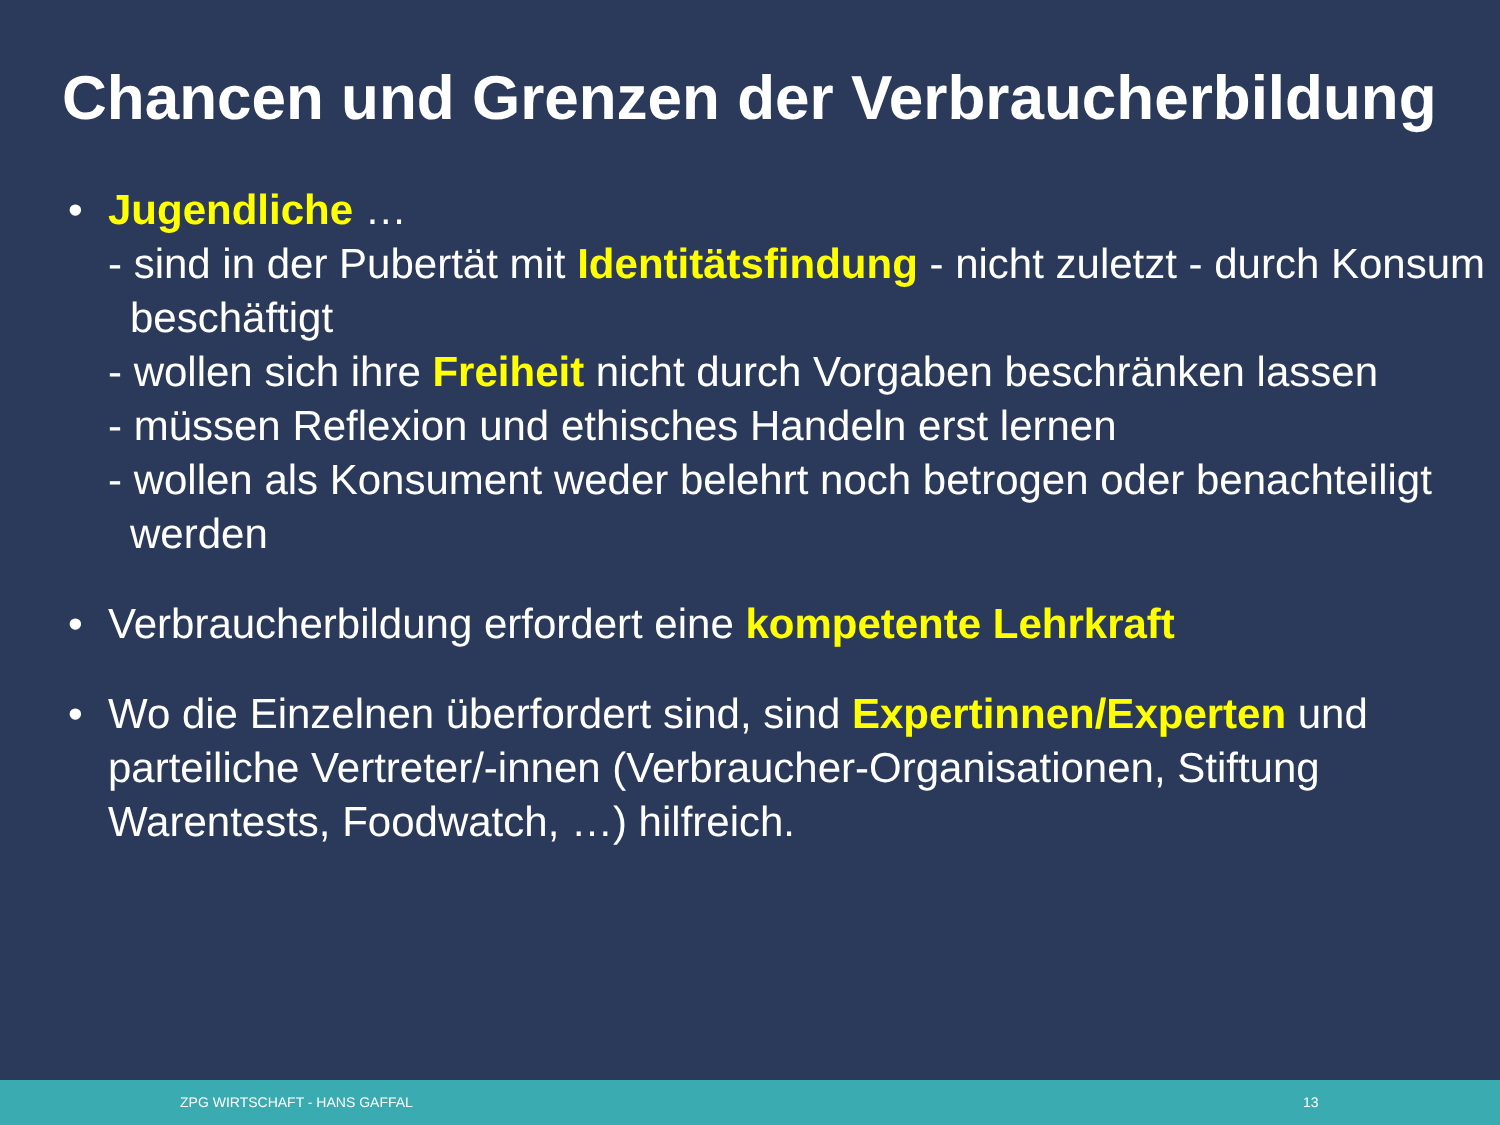Chancen und Grenzen der Verbraucherbildung
• Jugendliche …
- sind in der Pubertät mit Identitätsfindung - nicht zuletzt - durch Konsum beschäftigt
- wollen sich ihre Freiheit nicht durch Vorgaben beschränken lassen
- müssen Reflexion und ethisches Handeln erst lernen
- wollen als Konsument weder belehrt noch betrogen oder benachteiligt werden
• Verbraucherbildung erfordert eine kompetente Lehrkraft
• Wo die Einzelnen überfordert sind, sind Expertinnen/Experten und parteiliche Vertreter/-innen (Verbraucher-Organisationen, Stiftung Warentests, Foodwatch, …) hilfreich.
ZPG WIRTSCHAFT - HANS GAFFAL 13